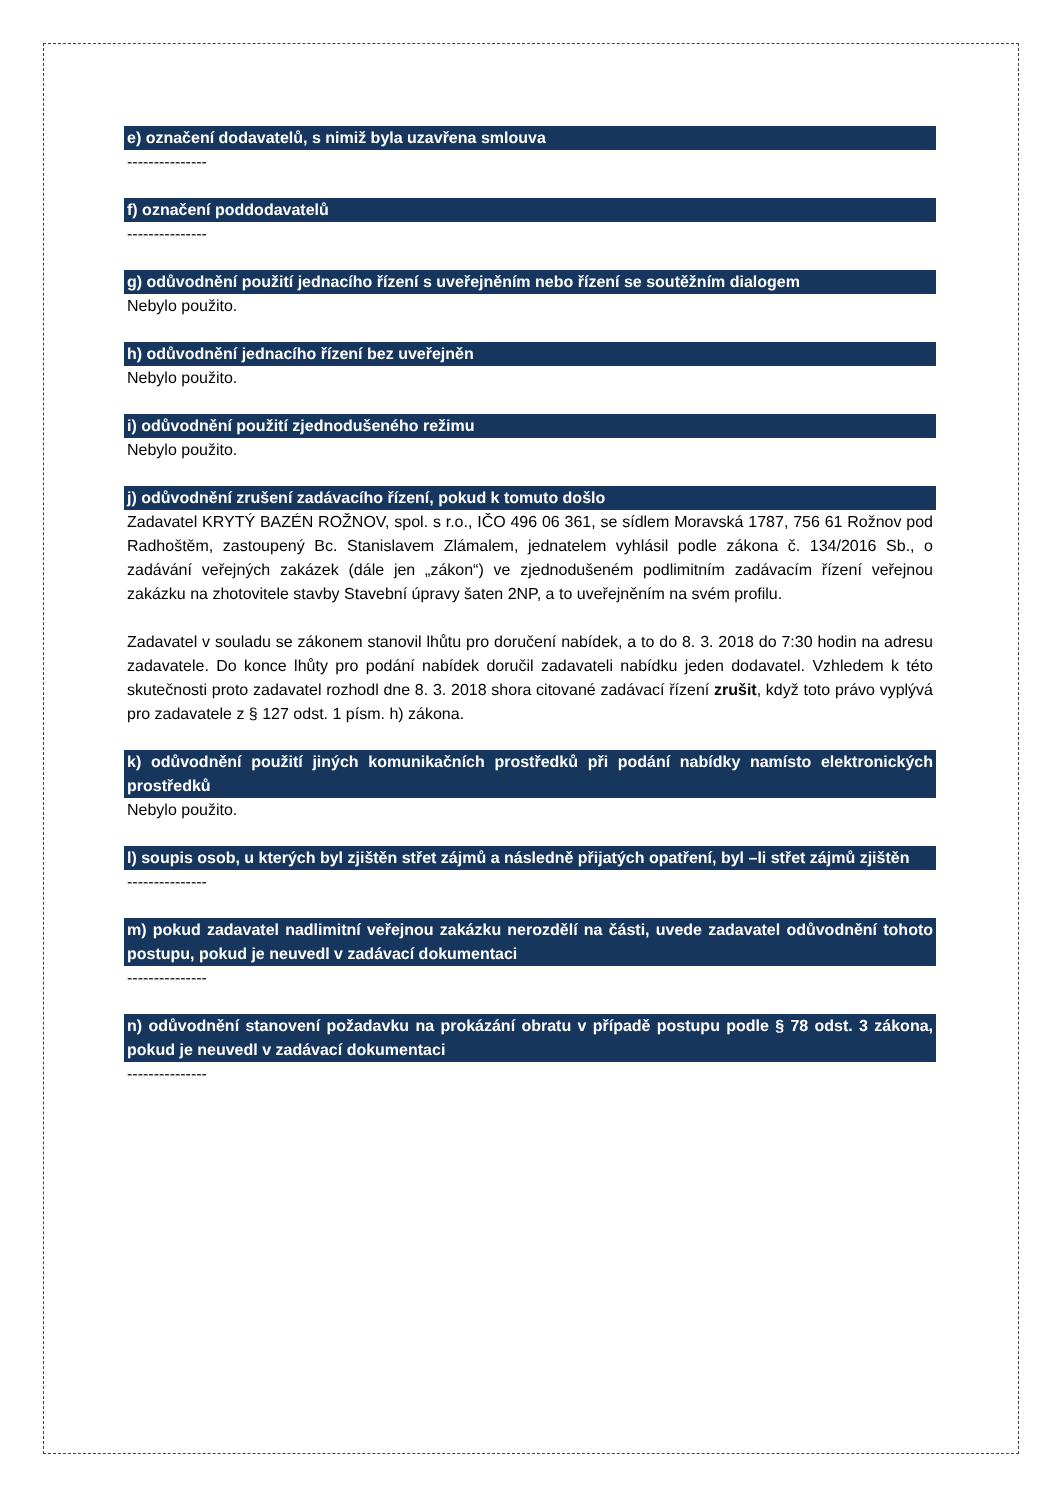e) označení dodavatelů, s nimiž byla uzavřena smlouva
---------------
f) označení poddodavatelů
---------------
g) odůvodnění použití jednacího řízení s uveřejněním nebo řízení se soutěžním dialogem
Nebylo použito.
h) odůvodnění jednacího řízení bez uveřejněn
Nebylo použito.
i) odůvodnění použití zjednodušeného režimu
Nebylo použito.
j) odůvodnění zrušení zadávacího řízení, pokud k tomuto došlo
Zadavatel KRYTÝ BAZÉN ROŽNOV, spol. s r.o., IČO 496 06 361, se sídlem Moravská 1787, 756 61 Rožnov pod Radhoštěm, zastoupený Bc. Stanislavem Zlámalem, jednatelem vyhlásil podle zákona č. 134/2016 Sb., o zadávání veřejných zakázek (dále jen „zákon“) ve zjednodušeném podlimitním zadávacím řízení veřejnou zakázku na zhotovitele stavby Stavební úpravy šaten 2NP, a to uveřejněním na svém profilu.
Zadavatel v souladu se zákonem stanovil lhůtu pro doručení nabídek, a to do 8. 3. 2018 do 7:30 hodin na adresu zadavatele. Do konce lhůty pro podání nabídek doručil zadavateli nabídku jeden dodavatel. Vzhledem k této skutečnosti proto zadavatel rozhodl dne 8. 3. 2018 shora citované zadávací řízení zrušit, když toto právo vyplývá pro zadavatele z § 127 odst. 1 písm. h) zákona.
k) odůvodnění použití jiných komunikačních prostředků při podání nabídky namísto elektronických prostředků
Nebylo použito.
l) soupis osob, u kterých byl zjištěn střet zájmů a následně přijatých opatření, byl –li střet zájmů zjištěn
---------------
m) pokud zadavatel nadlimitní veřejnou zakázku nerozdělí na části, uvede zadavatel odůvodnění tohoto postupu, pokud je neuvedl v zadávací dokumentaci
---------------
n) odůvodnění stanovení požadavku na prokázání obratu v případě postupu podle § 78 odst. 3 zákona, pokud je neuvedl v zadávací dokumentaci
---------------